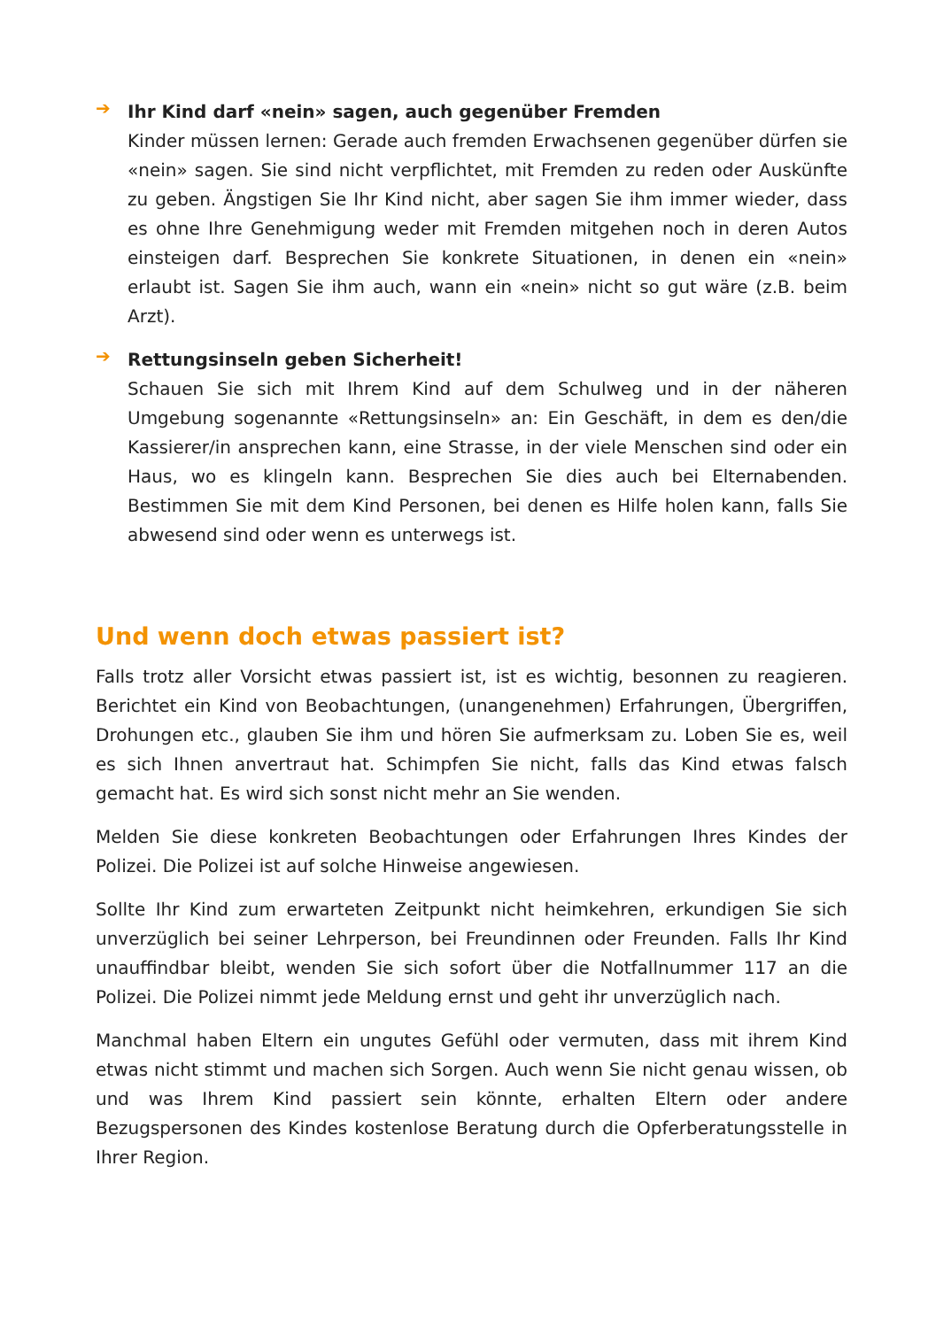➔
Ihr Kind darf «nein» sagen, auch gegenüber Fremden
Kinder müssen lernen: Gerade auch fremden Erwachsenen gegenüber dürfen sie «nein» sagen. Sie sind nicht verpflichtet, mit Fremden zu reden oder Auskünfte zu geben. Ängstigen Sie Ihr Kind nicht, aber sagen Sie ihm immer wieder, dass es ohne Ihre Genehmigung weder mit Fremden mitgehen noch in deren Autos einsteigen darf. Besprechen Sie konkrete Situationen, in denen ein «nein» erlaubt ist. Sagen Sie ihm auch, wann ein «nein» nicht so gut wäre (z.B. beim Arzt).
➔
Rettungsinseln geben Sicherheit!
Schauen Sie sich mit Ihrem Kind auf dem Schulweg und in der näheren Umgebung sogenannte «Rettungsinseln» an: Ein Geschäft, in dem es den/die Kassierer/in ansprechen kann, eine Strasse, in der viele Menschen sind oder ein Haus, wo es klingeln kann. Besprechen Sie dies auch bei Elternabenden. Bestimmen Sie mit dem Kind Personen, bei denen es Hilfe holen kann, falls Sie abwesend sind oder wenn es unterwegs ist.
Und wenn doch etwas passiert ist?
Falls trotz aller Vorsicht etwas passiert ist, ist es wichtig, besonnen zu reagieren. Berichtet ein Kind von Beobachtungen, (unangenehmen) Erfahrungen, Übergriffen, Drohungen etc., glauben Sie ihm und hören Sie aufmerksam zu. Loben Sie es, weil es sich Ihnen anvertraut hat. Schimpfen Sie nicht, falls das Kind etwas falsch gemacht hat. Es wird sich sonst nicht mehr an Sie wenden.
Melden Sie diese konkreten Beobachtungen oder Erfahrungen Ihres Kindes der Polizei. Die Polizei ist auf solche Hinweise angewiesen.
Sollte Ihr Kind zum erwarteten Zeitpunkt nicht heimkehren, erkundigen Sie sich unverzüglich bei seiner Lehrperson, bei Freundinnen oder Freunden. Falls Ihr Kind unauffindbar bleibt, wenden Sie sich sofort über die Notfallnummer 117 an die Polizei. Die Polizei nimmt jede Meldung ernst und geht ihr unverzüglich nach.
Manchmal haben Eltern ein ungutes Gefühl oder vermuten, dass mit ihrem Kind etwas nicht stimmt und machen sich Sorgen. Auch wenn Sie nicht genau wissen, ob und was Ihrem Kind passiert sein könnte, erhalten Eltern oder andere Bezugspersonen des Kindes kostenlose Beratung durch die Opferberatungsstelle in Ihrer Region.